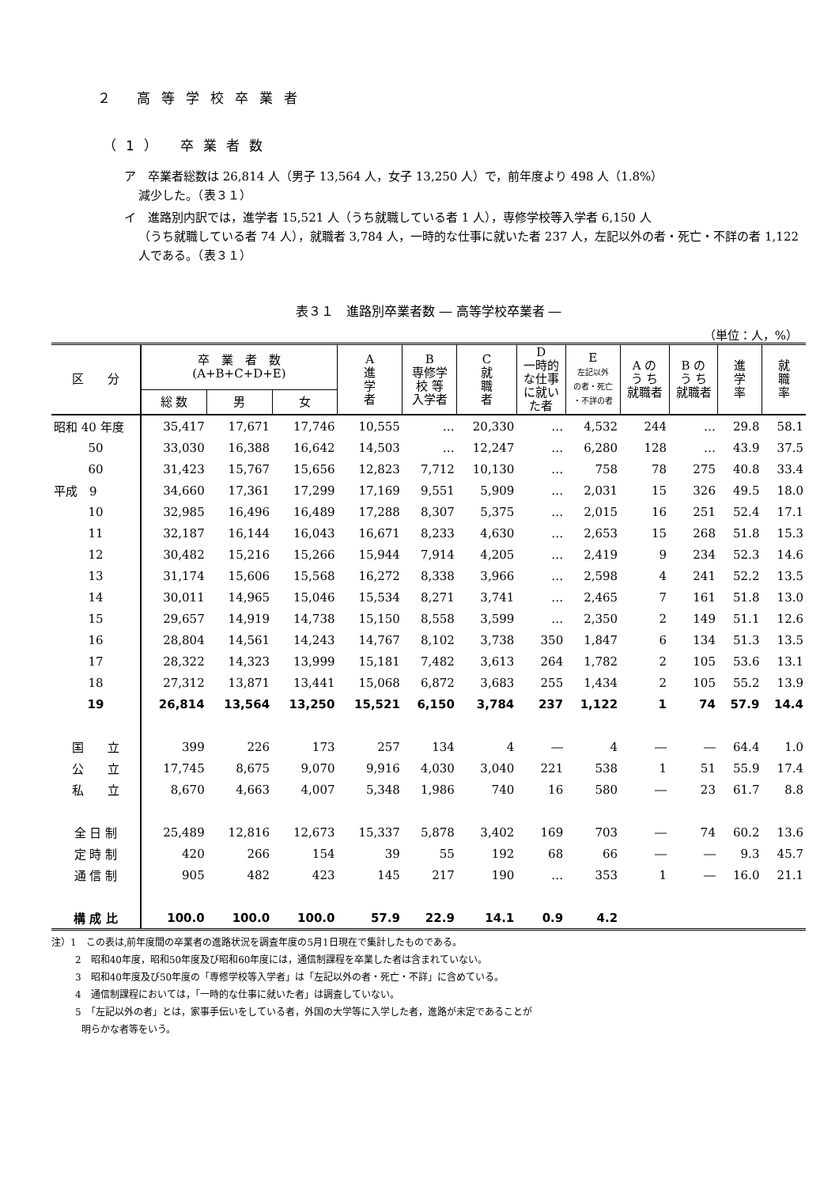２ 高等学校卒業者
（1） 卒業者数
ア　卒業者総数は 26,814 人（男子 13,564 人，女子 13,250 人）で，前年度より 498 人（1.8%）
減少した。（表３１）
イ　進路別内訳では，進学者 15,521 人（うち就職している者 1 人），専修学校等入学者 6,150 人
（うち就職している者 74 人），就職者 3,784 人，一時的な仕事に就いた者 237 人，左記以外の者・死亡・不詳の者 1,122 人である。（表３１）
表３１　進路別卒業者数 ― 高等学校卒業者 ―
（単位：人，%）
| 区 分 | 卒 業 者 数 (A+B+C+D+E) | | | A 進 学 者 | B 専修学 校 等 入学者 | C 就 職 者 | D 一時的 な仕事 に就い た者 | E 左記以外 の者・死亡 ・不詳の者 | A の う ち 就職者 | B の う ち 就職者 | 進 学 率 | 就 職 率 |
| --- | --- | --- | --- | --- | --- | --- | --- | --- | --- | --- | --- | --- |
| | 総 数 | 男 | 女 | | | | | | | | | |
| 昭和 40 年度 | 35,417 | 17,671 | 17,746 | 10,555 | … | 20,330 | … | 4,532 | 244 | … | 29.8 | 58.1 |
| 50 | 33,030 | 16,388 | 16,642 | 14,503 | … | 12,247 | … | 6,280 | 128 | … | 43.9 | 37.5 |
| 60 | 31,423 | 15,767 | 15,656 | 12,823 | 7,712 | 10,130 | … | 758 | 78 | 275 | 40.8 | 33.4 |
| 平成 9 | 34,660 | 17,361 | 17,299 | 17,169 | 9,551 | 5,909 | … | 2,031 | 15 | 326 | 49.5 | 18.0 |
| 10 | 32,985 | 16,496 | 16,489 | 17,288 | 8,307 | 5,375 | … | 2,015 | 16 | 251 | 52.4 | 17.1 |
| 11 | 32,187 | 16,144 | 16,043 | 16,671 | 8,233 | 4,630 | … | 2,653 | 15 | 268 | 51.8 | 15.3 |
| 12 | 30,482 | 15,216 | 15,266 | 15,944 | 7,914 | 4,205 | … | 2,419 | 9 | 234 | 52.3 | 14.6 |
| 13 | 31,174 | 15,606 | 15,568 | 16,272 | 8,338 | 3,966 | … | 2,598 | 4 | 241 | 52.2 | 13.5 |
| 14 | 30,011 | 14,965 | 15,046 | 15,534 | 8,271 | 3,741 | … | 2,465 | 7 | 161 | 51.8 | 13.0 |
| 15 | 29,657 | 14,919 | 14,738 | 15,150 | 8,558 | 3,599 | … | 2,350 | 2 | 149 | 51.1 | 12.6 |
| 16 | 28,804 | 14,561 | 14,243 | 14,767 | 8,102 | 3,738 | 350 | 1,847 | 6 | 134 | 51.3 | 13.5 |
| 17 | 28,322 | 14,323 | 13,999 | 15,181 | 7,482 | 3,613 | 264 | 1,782 | 2 | 105 | 53.6 | 13.1 |
| 18 | 27,312 | 13,871 | 13,441 | 15,068 | 6,872 | 3,683 | 255 | 1,434 | 2 | 105 | 55.2 | 13.9 |
| 19 | 26,814 | 13,564 | 13,250 | 15,521 | 6,150 | 3,784 | 237 | 1,122 | 1 | 74 | 57.9 | 14.4 |
| 国 立 | 399 | 226 | 173 | 257 | 134 | 4 | ― | 4 | ― | ― | 64.4 | 1.0 |
| 公 立 | 17,745 | 8,675 | 9,070 | 9,916 | 4,030 | 3,040 | 221 | 538 | 1 | 51 | 55.9 | 17.4 |
| 私 立 | 8,670 | 4,663 | 4,007 | 5,348 | 1,986 | 740 | 16 | 580 | ― | 23 | 61.7 | 8.8 |
| 全 日 制 | 25,489 | 12,816 | 12,673 | 15,337 | 5,878 | 3,402 | 169 | 703 | ― | 74 | 60.2 | 13.6 |
| 定 時 制 | 420 | 266 | 154 | 39 | 55 | 192 | 68 | 66 | ― | ― | 9.3 | 45.7 |
| 通 信 制 | 905 | 482 | 423 | 145 | 217 | 190 | … | 353 | 1 | ― | 16.0 | 21.1 |
| 構 成 比 | 100.0 | 100.0 | 100.0 | 57.9 | 22.9 | 14.1 | 0.9 | 4.2 | | | | |
注）1　この表は,前年度間の卒業者の進路状況を調査年度の5月1日現在で集計したものである。
2　昭和40年度，昭和50年度及び昭和60年度には，通信制課程を卒業した者は含まれていない。
3　昭和40年度及び50年度の「専修学校等入学者」は「左記以外の者・死亡・不詳」に含めている。
4　通信制課程においては，「一時的な仕事に就いた者」は調査していない。
5　「左記以外の者」とは，家事手伝いをしている者，外国の大学等に入学した者，進路が未定であることが
明らかな者等をいう。